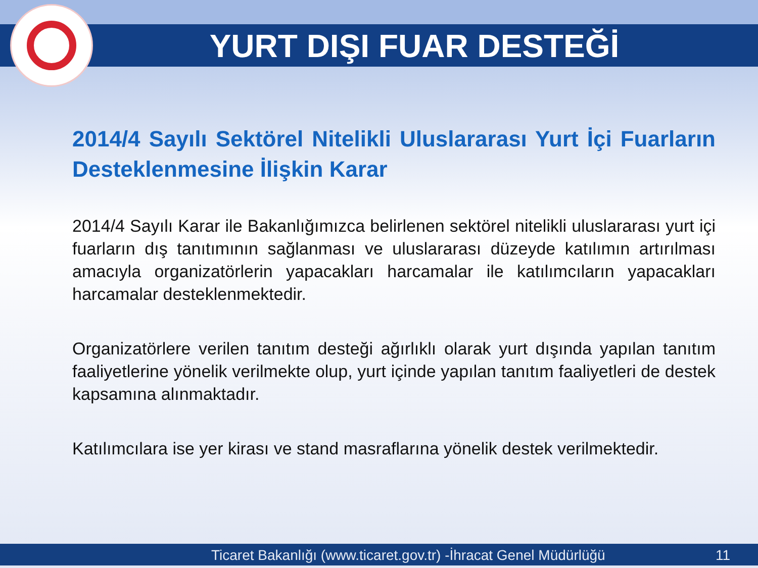YURT DIŞI FUAR DESTEĞİ
2014/4 Sayılı Sektörel Nitelikli Uluslararası Yurt İçi Fuarların Desteklenmesine İlişkin Karar
2014/4 Sayılı Karar ile Bakanlığımızca belirlenen sektörel nitelikli uluslararası yurt içi fuarların dış tanıtımının sağlanması ve uluslararası düzeyde katılımın artırılması amacıyla organizatörlerin yapacakları harcamalar ile katılımcıların yapacakları harcamalar desteklenmektedir.
Organizatörlere verilen tanıtım desteği ağırlıklı olarak yurt dışında yapılan tanıtım faaliyetlerine yönelik verilmekte olup, yurt içinde yapılan tanıtım faaliyetleri de destek kapsamına alınmaktadır.
Katılımcılara ise yer kirası ve stand masraflarına yönelik destek verilmektedir.
Ticaret Bakanlığı (www.ticaret.gov.tr) -İhracat Genel Müdürlüğü 11